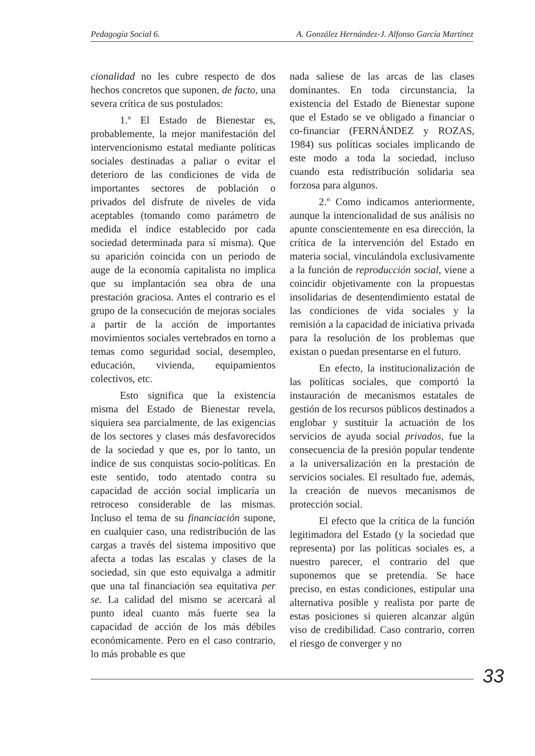Pedagogía Social 6. A. González Hernández-J. Alfonso García Martínez
cionalidad no les cubre respecto de dos hechos concretos que suponen, de facto, una severa crítica de sus postulados:
1.º El Estado de Bienestar es, probablemente, la mejor manifestación del intervencionismo estatal mediante políticas sociales destinadas a paliar o evitar el deterioro de las condiciones de vida de importantes sectores de población o privados del disfrute de niveles de vida aceptables (tomando como parámetro de medida el índice establecido por cada sociedad determinada para sí misma). Que su aparición coincida con un periodo de auge de la economía capitalista no implica que su implantación sea obra de una prestación graciosa. Antes el contrario es el grupo de la consecución de mejoras sociales a partir de la acción de importantes movimientos sociales vertebrados en torno a temas como seguridad social, desempleo, educación, vivienda, equipamientos colectivos, etc.
Esto significa que la existencia misma del Estado de Bienestar revela, siquiera sea parcialmente, de las exigencias de los sectores y clases más desfavorecidos de la sociedad y que es, por lo tanto, un índice de sus conquistas socio-políticas. En este sentido, todo atentado contra su capacidad de acción social implicaría un retroceso considerable de las mismas. Incluso el tema de su financiación supone, en cualquier caso, una redistribución de las cargas a través del sistema impositivo que afecta a todas las escalas y clases de la sociedad, sin que esto equivalga a admitir que una tal financiación sea equitativa per se. La calidad del mismo se acercará al punto ideal cuanto más fuerte sea la capacidad de acción de los más débiles económicamente. Pero en el caso contrario, lo más probable es que
nada saliese de las arcas de las clases dominantes. En toda circunstancia, la existencia del Estado de Bienestar supone que el Estado se ve obligado a financiar o co-financiar (FERNÁNDEZ y ROZAS, 1984) sus políticas sociales implicando de este modo a toda la sociedad, incluso cuando esta redistribución solidaria sea forzosa para algunos.
2.º Como indicamos anteriormente, aunque la intencionalidad de sus análisis no apunte conscientemente en esa dirección, la crítica de la intervención del Estado en materia social, vinculándola exclusivamente a la función de reproducción social, viene a coincidir objetivamente con la propuestas insolidarias de desentendimiento estatal de las condiciones de vida sociales y la remisión a la capacidad de iniciativa privada para la resolución de los problemas que existan o puedan presentarse en el futuro.
En efecto, la institucionalización de las políticas sociales, que comportó la instauración de mecanismos estatales de gestión de los recursos públicos destinados a englobar y sustituir la actuación de los servicios de ayuda social privados, fue la consecuencia de la presión popular tendente a la universalización en la prestación de servicios sociales. El resultado fue, además, la creación de nuevos mecanismos de protección social.
El efecto que la crítica de la función legitimadora del Estado (y la sociedad que representa) por las políticas sociales es, a nuestro parecer, el contrario del que suponemos que se pretendía. Se hace preciso, en estas condiciones, estipular una alternativa posible y realista por parte de estas posiciones si quieren alcanzar algún viso de credibilidad. Caso contrario, corren el riesgo de converger y no
33